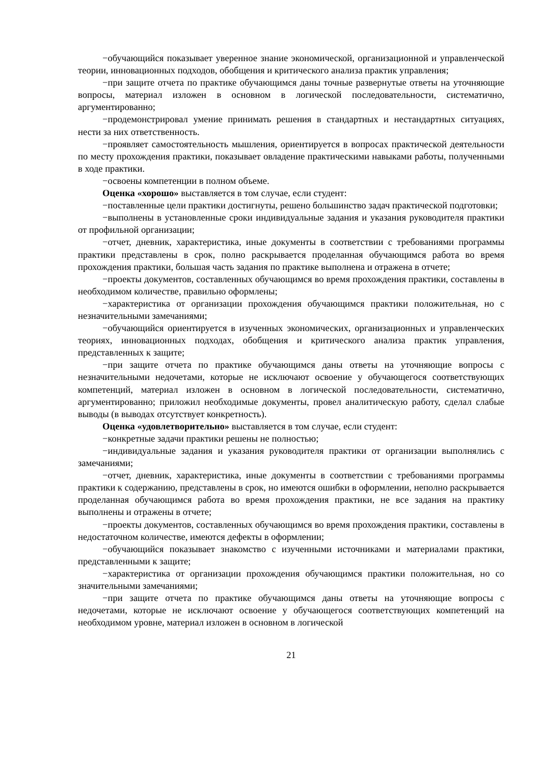−обучающийся показывает уверенное знание экономической, организационной и управленческой теории, инновационных подходов, обобщения и критического анализа практик управления;
−при защите отчета по практике обучающимся даны точные развернутые ответы на уточняющие вопросы, материал изложен в основном в логической последовательности, систематично, аргументированно;
−продемонстрировал умение принимать решения в стандартных и нестандартных ситуациях, нести за них ответственность.
−проявляет самостоятельность мышления, ориентируется в вопросах практической деятельности по месту прохождения практики, показывает овладение практическими навыками работы, полученными в ходе практики.
−освоены компетенции в полном объеме.
Оценка «хорошо» выставляется в том случае, если студент:
−поставленные цели практики достигнуты, решено большинство задач практической подготовки;
−выполнены в установленные сроки индивидуальные задания и указания руководителя практики от профильной организации;
−отчет, дневник, характеристика, иные документы в соответствии с требованиями программы практики представлены в срок, полно раскрывается проделанная обучающимся работа во время прохождения практики, большая часть задания по практике выполнена и отражена в отчете;
−проекты документов, составленных обучающимся во время прохождения практики, составлены в необходимом количестве, правильно оформлены;
−характеристика от организации прохождения обучающимся практики положительная, но с незначительными замечаниями;
−обучающийся ориентируется в изученных экономических, организационных и управленческих теориях, инновационных подходах, обобщения и критического анализа практик управления, представленных к защите;
−при защите отчета по практике обучающимся даны ответы на уточняющие вопросы с незначительными недочетами, которые не исключают освоение у обучающегося соответствующих компетенций, материал изложен в основном в логической последовательности, систематично, аргументированно; приложил необходимые документы, провел аналитическую работу, сделал слабые выводы (в выводах отсутствует конкретность).
Оценка «удовлетворительно» выставляется в том случае, если студент:
−конкретные задачи практики решены не полностью;
−индивидуальные задания и указания руководителя практики от организации выполнялись с замечаниями;
−отчет, дневник, характеристика, иные документы в соответствии с требованиями программы практики к содержанию, представлены в срок, но имеются ошибки в оформлении, неполно раскрывается проделанная обучающимся работа во время прохождения практики, не все задания на практику выполнены и отражены в отчете;
−проекты документов, составленных обучающимся во время прохождения практики, составлены в недостаточном количестве, имеются дефекты в оформлении;
−обучающийся показывает знакомство с изученными источниками и материалами практики, представленными к защите;
−характеристика от организации прохождения обучающимся практики положительная, но со значительными замечаниями;
−при защите отчета по практике обучающимся даны ответы на уточняющие вопросы с недочетами, которые не исключают освоение у обучающегося соответствующих компетенций на необходимом уровне, материал изложен в основном в логической
21